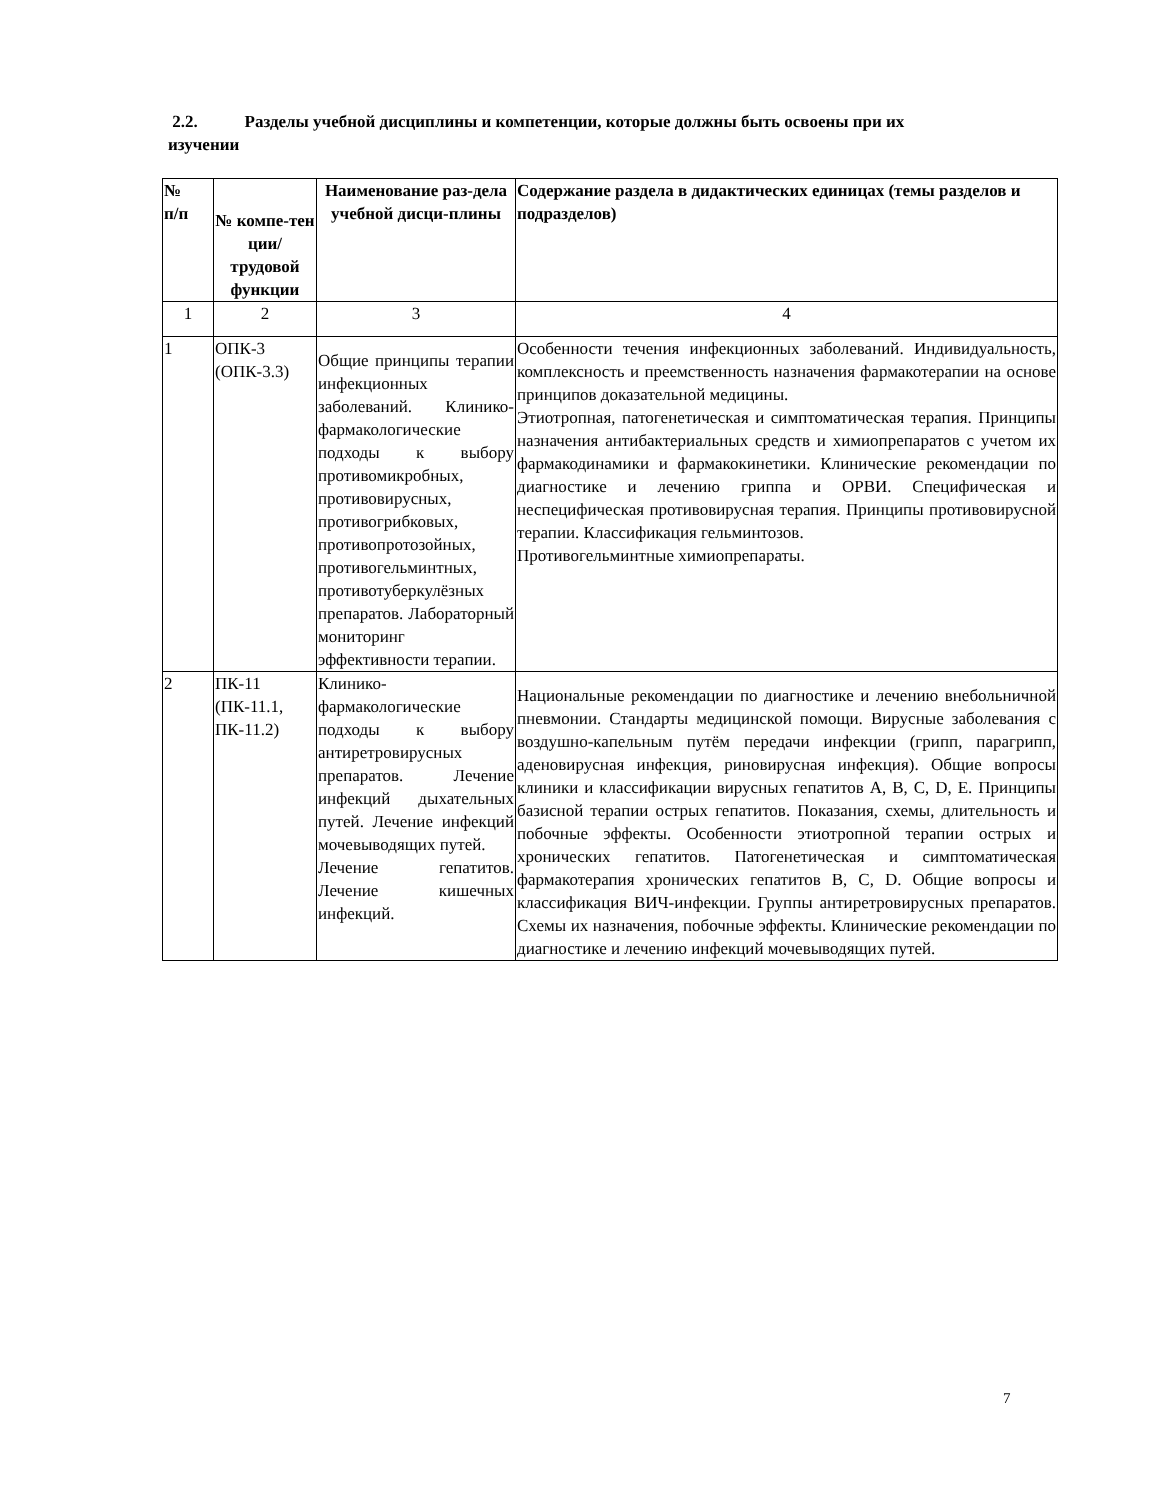2.2. Разделы учебной дисциплины и компетенции, которые должны быть освоены при их изучении
| № п/п | № компе-тен ции/ трудовой функции | Наименование раз-дела учебной дисци-плины | Содержание раздела в дидактических единицах (темы разделов и подразделов) |
| --- | --- | --- | --- |
| 1 | 2 | 3 | 4 |
| 1 | ОПК-3 (ОПК-3.3) | Общие принципы терапии инфекционных заболеваний. Клинико-фармакологические подходы к выбору противомикробных, противовирусных, противогрибковых, противопротозойных, противогельминтных, противотуберкулёзных препаратов. Лабораторный мониторинг эффективности терапии. | Особенности течения инфекционных заболеваний. Индивидуальность, комплексность и преемственность назначения фармакотерапии на основе принципов доказательной медицины. Этиотропная, патогенетическая и симптоматическая терапия. Принципы назначения антибактериальных средств и химиопрепаратов с учетом их фармакодинамики и фармакокинетики. Клинические рекомендации по диагностике и лечению гриппа и ОРВИ. Специфическая и неспецифическая противовирусная терапия. Принципы противовирусной терапии. Классификация гельминтозов. Противогельминтные химиопрепараты. |
| 2 | ПК-11 (ПК-11.1, ПК-11.2) | Клинико-фармакологические подходы к выбору антиретровирусных препаратов. Лечение инфекций дыхательных путей. Лечение инфекций мочевыводящих путей. Лечение гепатитов. Лечение кишечных инфекций. | Национальные рекомендации по диагностике и лечению внебольничной пневмонии. Стандарты медицинской помощи. Вирусные заболевания с воздушно-капельным путём передачи инфекции (грипп, парагрипп, аденовирусная инфекция, риновирусная инфекция). Общие вопросы клиники и классификации вирусных гепатитов A, B, C, D, E. Принципы базисной терапии острых гепатитов. Показания, схемы, длительность и побочные эффекты. Особенности этиотропной терапии острых и хронических гепатитов. Патогенетическая и симптоматическая фармакотерапия хронических гепатитов B, C, D. Общие вопросы и классификация ВИЧ-инфекции. Группы антиретровирусных препаратов. Схемы их назначения, побочные эффекты. Клинические рекомендации по диагностике и лечению инфекций мочевыводящих путей. |
7